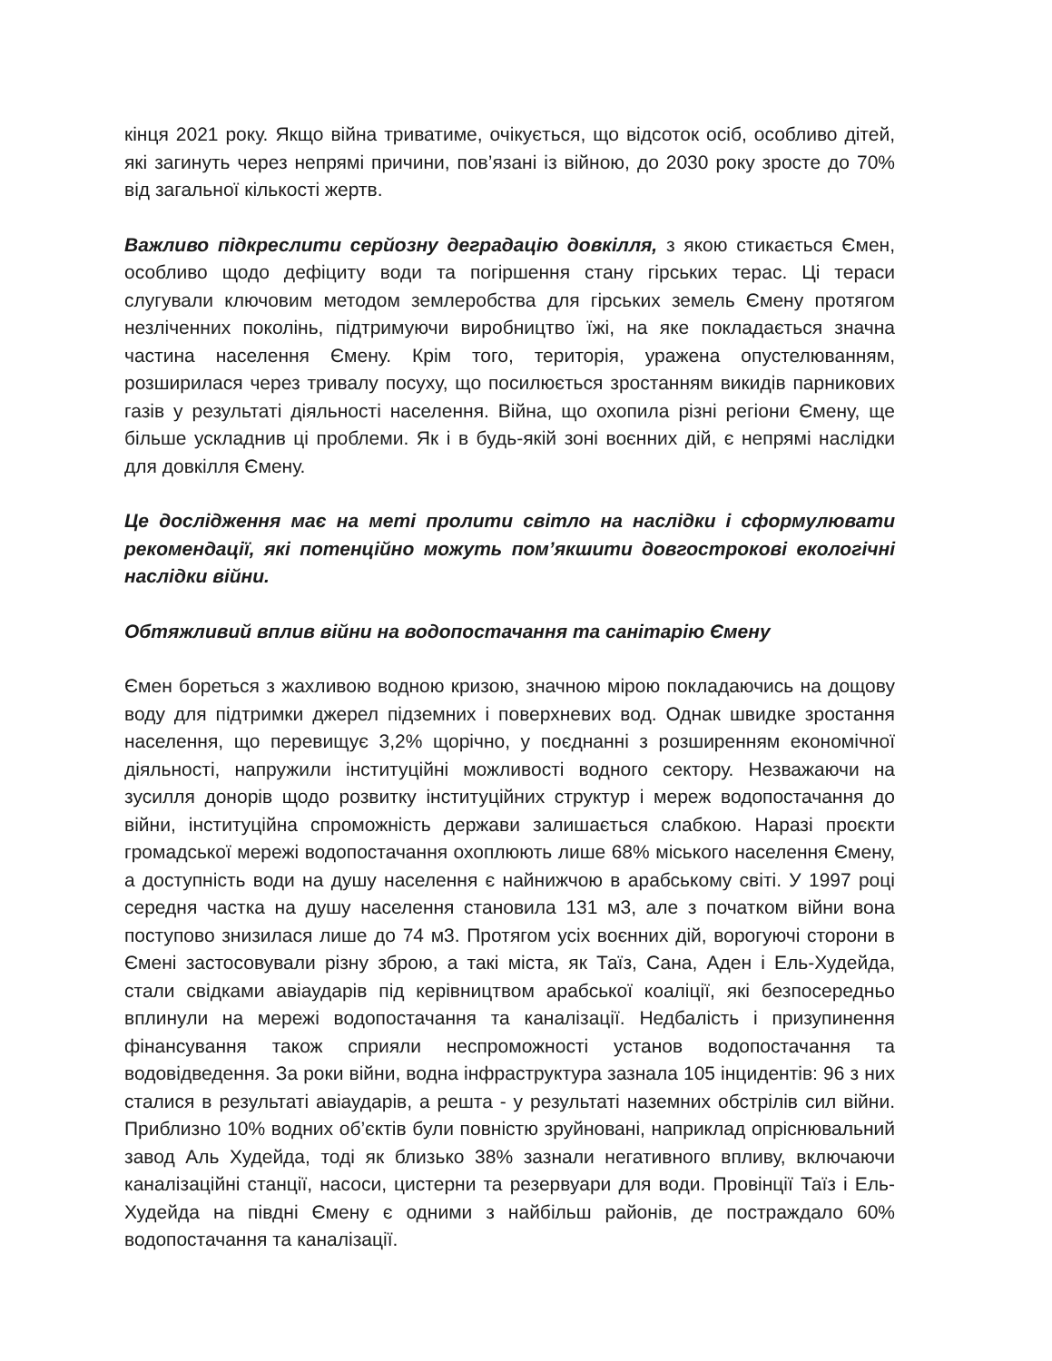кінця 2021 року. Якщо війна триватиме, очікується, що відсоток осіб, особливо дітей, які загинуть через непрямі причини, пов’язані із війною, до 2030 року зросте до 70% від загальної кількості жертв.
Важливо підкреслити серйозну деградацію довкілля, з якою стикається Ємен, особливо щодо дефіциту води та погіршення стану гірських терас. Ці тераси слугували ключовим методом землеробства для гірських земель Ємену протягом незліченних поколінь, підтримуючи виробництво їжі, на яке покладається значна частина населення Ємену. Крім того, територія, уражена опустелюванням, розширилася через тривалу посуху, що посилюється зростанням викидів парникових газів у результаті діяльності населення. Війна, що охопила різні регіони Ємену, ще більше ускладнив ці проблеми. Як і в будь-якій зоні воєнних дій, є непрямі наслідки для довкілля Ємену.
Це дослідження має на меті пролити світло на наслідки і сформулювати рекомендації, які потенційно можуть пом’якшити довгострокові екологічні наслідки війни.
Обтяжливий вплив війни на водопостачання та санітарію Ємену
Ємен бореться з жахливою водною кризою, значною мірою покладаючись на дощову воду для підтримки джерел підземних і поверхневих вод. Однак швидке зростання населення, що перевищує 3,2% щорічно, у поєднанні з розширенням економічної діяльності, напружили інституційні можливості водного сектору. Незважаючи на зусилля донорів щодо розвитку інституційних структур і мереж водопостачання до війни, інституційна спроможність держави залишається слабкою. Наразі проєкти громадської мережі водопостачання охоплюють лише 68% міського населення Ємену, а доступність води на душу населення є найнижчою в арабському світі. У 1997 році середня частка на душу населення становила 131 м3, але з початком війни вона поступово знизилася лише до 74 м3. Протягом усіх воєнних дій, ворогуючі сторони в Ємені застосовували різну зброю, а такі міста, як Таїз, Сана, Аден і Ель-Худейда, стали свідками авіаударів під керівництвом арабської коаліції, які безпосередньо вплинули на мережі водопостачання та каналізації. Недбалість і призупинення фінансування також сприяли неспроможності установ водопостачання та водовідведення. За роки війни, водна інфраструктура зазнала 105 інцидентів: 96 з них сталися в результаті авіаударів, а решта - у результаті наземних обстрілів сил війни. Приблизно 10% водних об’єктів були повністю зруйновані, наприклад опріснювальний завод Аль Худейда, тоді як близько 38% зазнали негативного впливу, включаючи каналізаційні станції, насоси, цистерни та резервуари для води. Провінції Таїз і Ель-Худейда на півдні Ємену є одними з найбільш районів, де постраждало 60% водопостачання та каналізації.